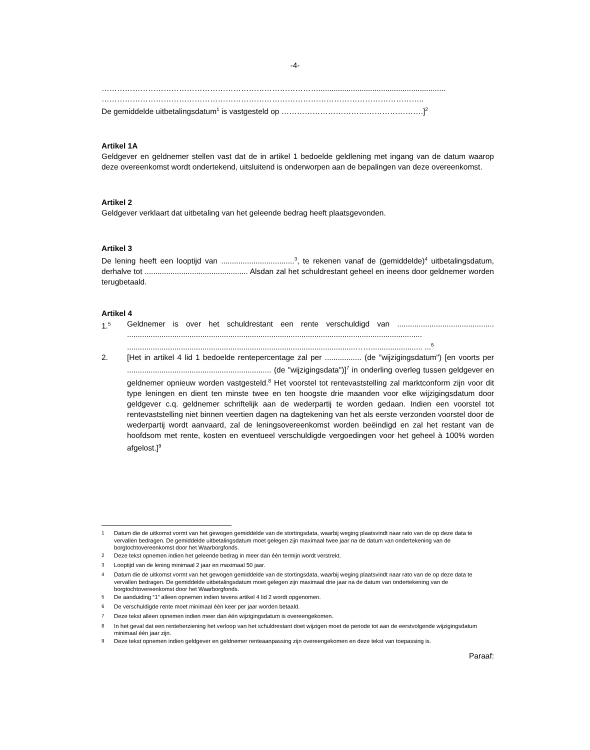-4-
…………………………………………………………………………...........................................................
……………………………………………………………………………………………………………..
De gemiddelde uitbetalingsdatum<sup>1</sup> is vastgesteld op ……………………………………………….]<sup>2</sup>
Artikel 1A
Geldgever en geldnemer stellen vast dat de in artikel 1 bedoelde geldlening met ingang van de datum waarop deze overeenkomst wordt ondertekend, uitsluitend is onderworpen aan de bepalingen van deze overeenkomst.
Artikel 2
Geldgever verklaart dat uitbetaling van het geleende bedrag heeft plaatsgevonden.
Artikel 3
De lening heeft een looptijd van ..................................<sup>3</sup>, te rekenen vanaf de (gemiddelde)<sup>4</sup> uitbetalingsdatum, derhalve tot ................................................ Alsdan zal het schuldrestant geheel en ineens door geldnemer worden terugbetaald.
Artikel 4
1.<sup>5</sup> Geldnemer is over het schuldrestant een rente verschuldigd van ............................................. ......................................................................................................................................... ..........................................................................................................……........................ ...<sup>6</sup>
2. [Het in artikel 4 lid 1 bedoelde rentepercentage zal per ................. (de "wijzigingsdatum") [en voorts per ................................................................... (de "wijzigingsdata")]<sup>7</sup> in onderling overleg tussen geldgever en geldnemer opnieuw worden vastgesteld.<sup>8</sup> Het voorstel tot rentevaststelling zal marktconform zijn voor dit type leningen en dient ten minste twee en ten hoogste drie maanden voor elke wijzigingsdatum door geldgever c.q. geldnemer schriftelijk aan de wederpartij te worden gedaan. Indien een voorstel tot rentevaststelling niet binnen veertien dagen na dagtekening van het als eerste verzonden voorstel door de wederpartij wordt aanvaard, zal de leningsovereenkomst worden beëindigd en zal het restant van de hoofdsom met rente, kosten en eventueel verschuldigde vergoedingen voor het geheel à 100% worden afgelost.]<sup>9</sup>
<sup>1</sup> Datum die de uitkomst vormt van het gewogen gemiddelde van de stortingsdata, waarbij weging plaatsvindt naar rato van de op deze data te vervallen bedragen. De gemiddelde uitbetalingsdatum moet gelegen zijn maximaal twee jaar na de datum van ondertekening van de borgtochtovereenkomst door het Waarborgfonds.
<sup>2</sup> Deze tekst opnemen indien het geleende bedrag in meer dan één termijn wordt verstrekt.
<sup>3</sup> Looptijd van de lening minimaal 2 jaar en maximaal 50 jaar.
<sup>4</sup> Datum die de uitkomst vormt van het gewogen gemiddelde van de stortingsdata, waarbij weging plaatsvindt naar rato van de op deze data te vervallen bedragen. De gemiddelde uitbetalingsdatum moet gelegen zijn maximaal drie jaar na de datum van ondertekening van de borgtochtovereenkomst door het Waarborgfonds.
<sup>5</sup> De aanduiding “1” alleen opnemen indien tevens artikel 4 lid 2 wordt opgenomen.
<sup>6</sup> De verschuldigde rente moet minimaal één keer per jaar worden betaald.
<sup>7</sup> Deze tekst alleen opnemen indien meer dan één wijzigingsdatum is overeengekomen.
<sup>8</sup> In het geval dat een renteherziening het verloop van het schuldrestant doet wijzigen moet de periode tot aan de eerstvolgende wijzigingsdatum minimaal één jaar zijn.
<sup>9</sup> Deze tekst opnemen indien geldgever en geldnemer renteaanpassing zijn overeengekomen en deze tekst van toepassing is.
Paraaf: